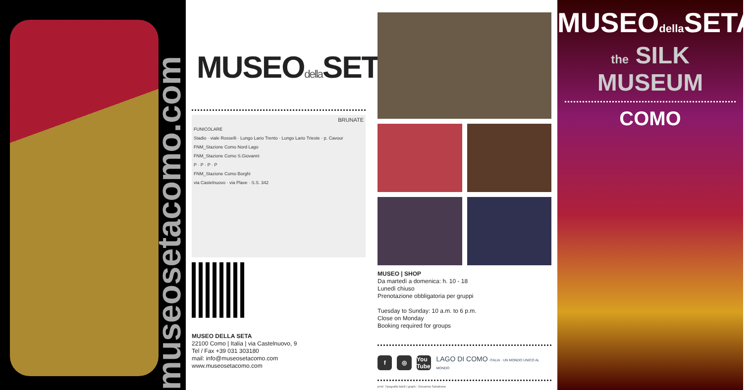museosetacomo.com
MUSEOdella SETA
BRUNATE
FUNICOLARE
Stadio · viale Rosselli · Lungo Lario Trento · Lungo Lario Trieste · p. Cavour
FNM_Stazione Como Nord Lago
FNM_Stazione Como S.Giovanni
P · P · P · P
FNM_Stazione Como Borghi
via Castelnuovo · via Plave · S.S. 342
MUSEO DELLA SETA
22100 Como | Italia | via Castelnuovo, 9
Tel / Fax +39 031 303180
mail: info@museosetacomo.com
www.museosetacomo.com
MUSEO | SHOP
Da martedì a domenica: h. 10 - 18
Lunedì chiuso
Prenotazione obbligatoria per gruppi
Tuesday to Sunday: 10 a.m. to 6 p.m.
Close on Monday
Booking required for groups
f ◎ You Tube LAGO DI COMO ITALIA · UN MONDO UNICO AL MONDO
print: Tipografia Banfi | graph.: Giovanna Salvabona
MUSEOdella SETA
the SILK MUSEUM
COMO